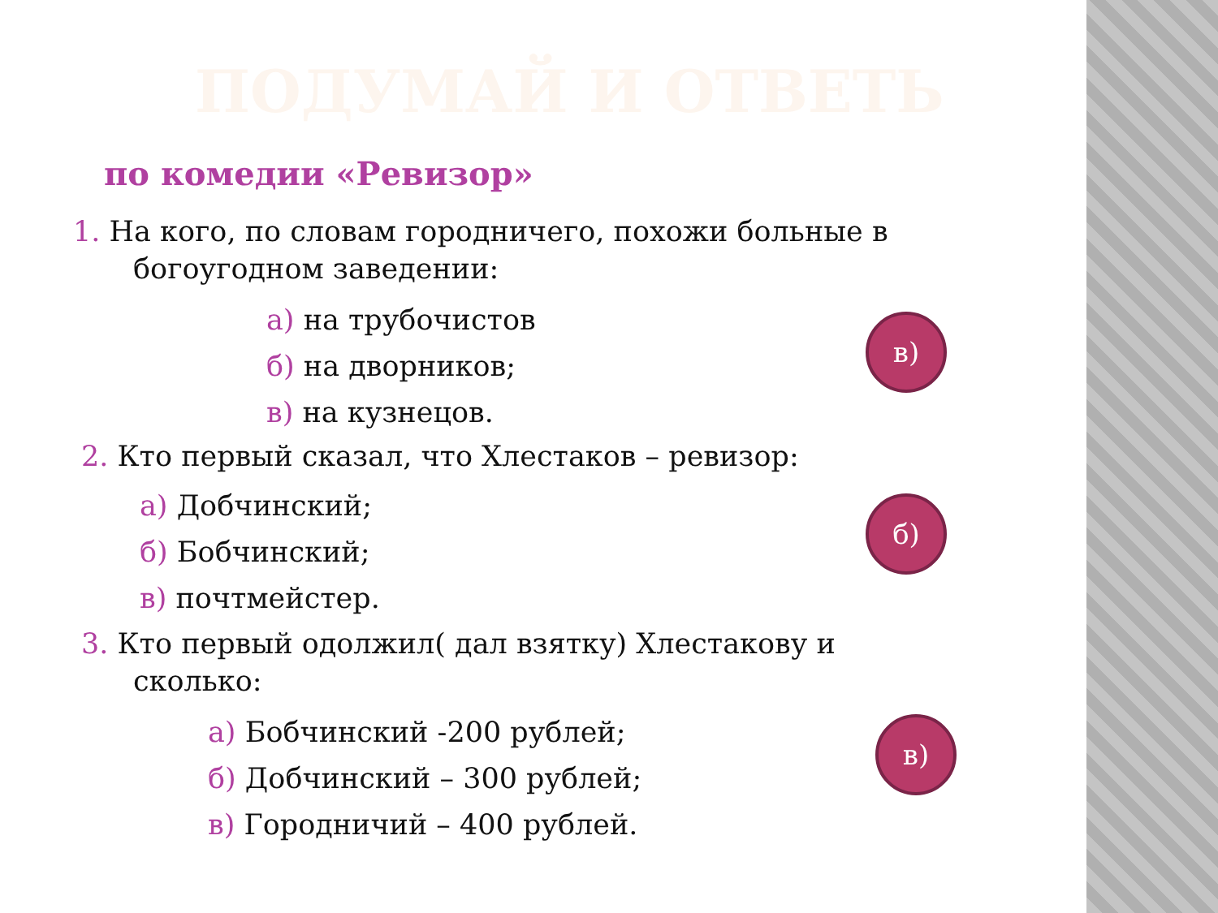ПОДУМАЙ И ОТВЕТЬ
по комедии «Ревизор»
1. На кого, по словам городничего, похожи больные в
богоугодном заведении:
а) на трубочистов
б) на дворников;
в) на кузнецов.
2. Кто первый сказал, что Хлестаков – ревизор:
а) Добчинский;
б) Бобчинский;
в) почтмейстер.
3. Кто первый одолжил( дал взятку) Хлестакову и
сколько:
а) Бобчинский -200 рублей;
б) Добчинский – 300 рублей;
в) Городничий – 400 рублей.
в)
б)
в)